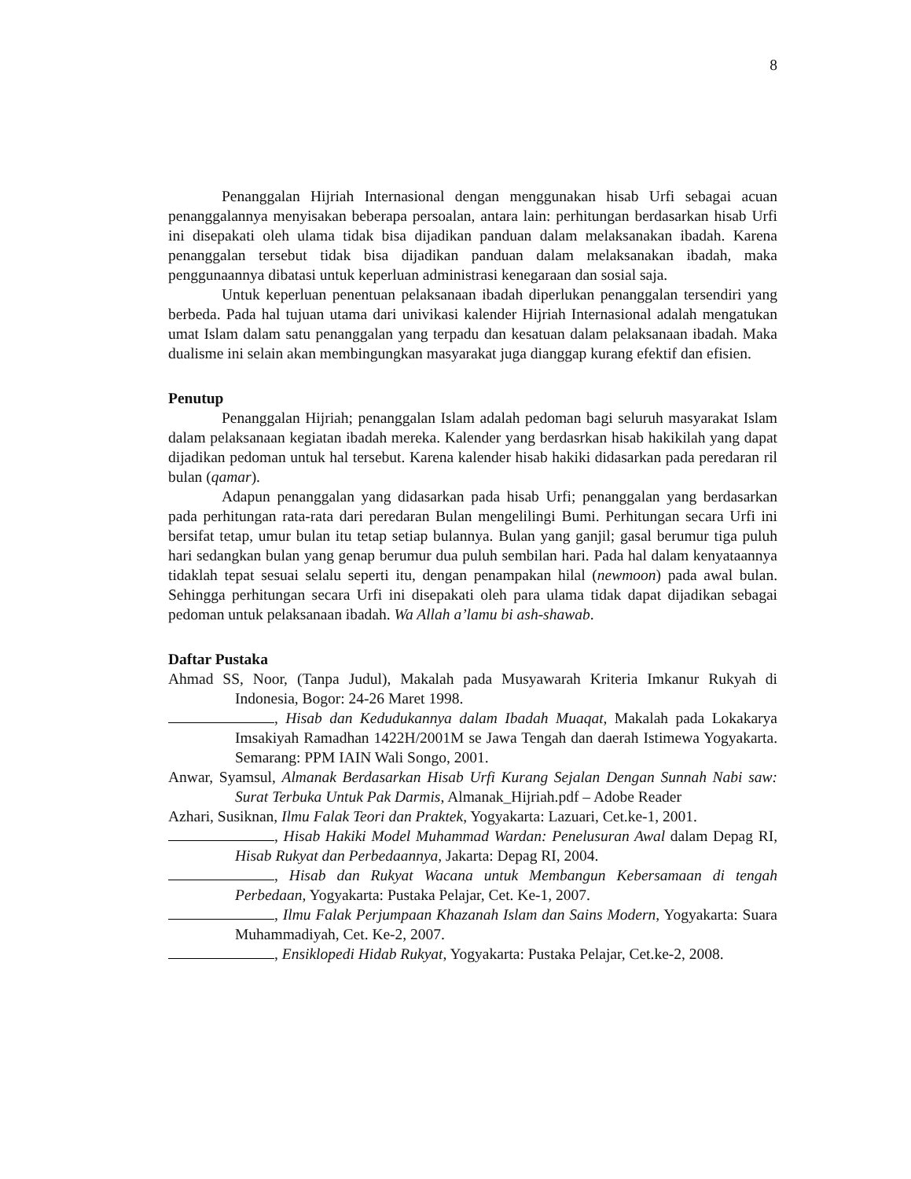8
Penanggalan Hijriah Internasional dengan menggunakan hisab Urfi sebagai acuan penanggalannya menyisakan beberapa persoalan, antara lain: perhitungan berdasarkan hisab Urfi ini disepakati oleh ulama tidak bisa dijadikan panduan dalam melaksanakan ibadah. Karena penanggalan tersebut tidak bisa dijadikan panduan dalam melaksanakan ibadah, maka penggunaannya dibatasi untuk keperluan administrasi kenegaraan dan sosial saja.
Untuk keperluan penentuan pelaksanaan ibadah diperlukan penanggalan tersendiri yang berbeda. Pada hal tujuan utama dari univikasi kalender Hijriah Internasional adalah mengatukan umat Islam dalam satu penanggalan yang terpadu dan kesatuan dalam pelaksanaan ibadah. Maka dualisme ini selain akan membingungkan masyarakat juga dianggap kurang efektif dan efisien.
Penutup
Penanggalan Hijriah; penanggalan Islam adalah pedoman bagi seluruh masyarakat Islam dalam pelaksanaan kegiatan ibadah mereka. Kalender yang berdasrkan hisab hakikilah yang dapat dijadikan pedoman untuk hal tersebut. Karena kalender hisab hakiki didasarkan pada peredaran ril bulan (qamar).
Adapun penanggalan yang didasarkan pada hisab Urfi; penanggalan yang berdasarkan pada perhitungan rata-rata dari peredaran Bulan mengelilingi Bumi. Perhitungan secara Urfi ini bersifat tetap, umur bulan itu tetap setiap bulannya. Bulan yang ganjil; gasal berumur tiga puluh hari sedangkan bulan yang genap berumur dua puluh sembilan hari. Pada hal dalam kenyataannya tidaklah tepat sesuai selalu seperti itu, dengan penampakan hilal (newmoon) pada awal bulan. Sehingga perhitungan secara Urfi ini disepakati oleh para ulama tidak dapat dijadikan sebagai pedoman untuk pelaksanaan ibadah. Wa Allah a’lamu bi ash-shawab.
Daftar Pustaka
Ahmad SS, Noor, (Tanpa Judul), Makalah pada Musyawarah Kriteria Imkanur Rukyah di Indonesia, Bogor: 24-26 Maret 1998.
, Hisab dan Kedudukannya dalam Ibadah Muaqat, Makalah pada Lokakarya Imsakiyah Ramadhan 1422H/2001M se Jawa Tengah dan daerah Istimewa Yogyakarta. Semarang: PPM IAIN Wali Songo, 2001.
Anwar, Syamsul, Almanak Berdasarkan Hisab Urfi Kurang Sejalan Dengan Sunnah Nabi saw: Surat Terbuka Untuk Pak Darmis, Almanak_Hijriah.pdf – Adobe Reader
Azhari, Susiknan, Ilmu Falak Teori dan Praktek, Yogyakarta: Lazuari, Cet.ke-1, 2001.
, Hisab Hakiki Model Muhammad Wardan: Penelusuran Awal dalam Depag RI, Hisab Rukyat dan Perbedaannya, Jakarta: Depag RI, 2004.
, Hisab dan Rukyat Wacana untuk Membangun Kebersamaan di tengah Perbedaan, Yogyakarta: Pustaka Pelajar, Cet. Ke-1, 2007.
, Ilmu Falak Perjumpaan Khazanah Islam dan Sains Modern, Yogyakarta: Suara Muhammadiyah, Cet. Ke-2, 2007.
, Ensiklopedi Hidab Rukyat, Yogyakarta: Pustaka Pelajar, Cet.ke-2, 2008.